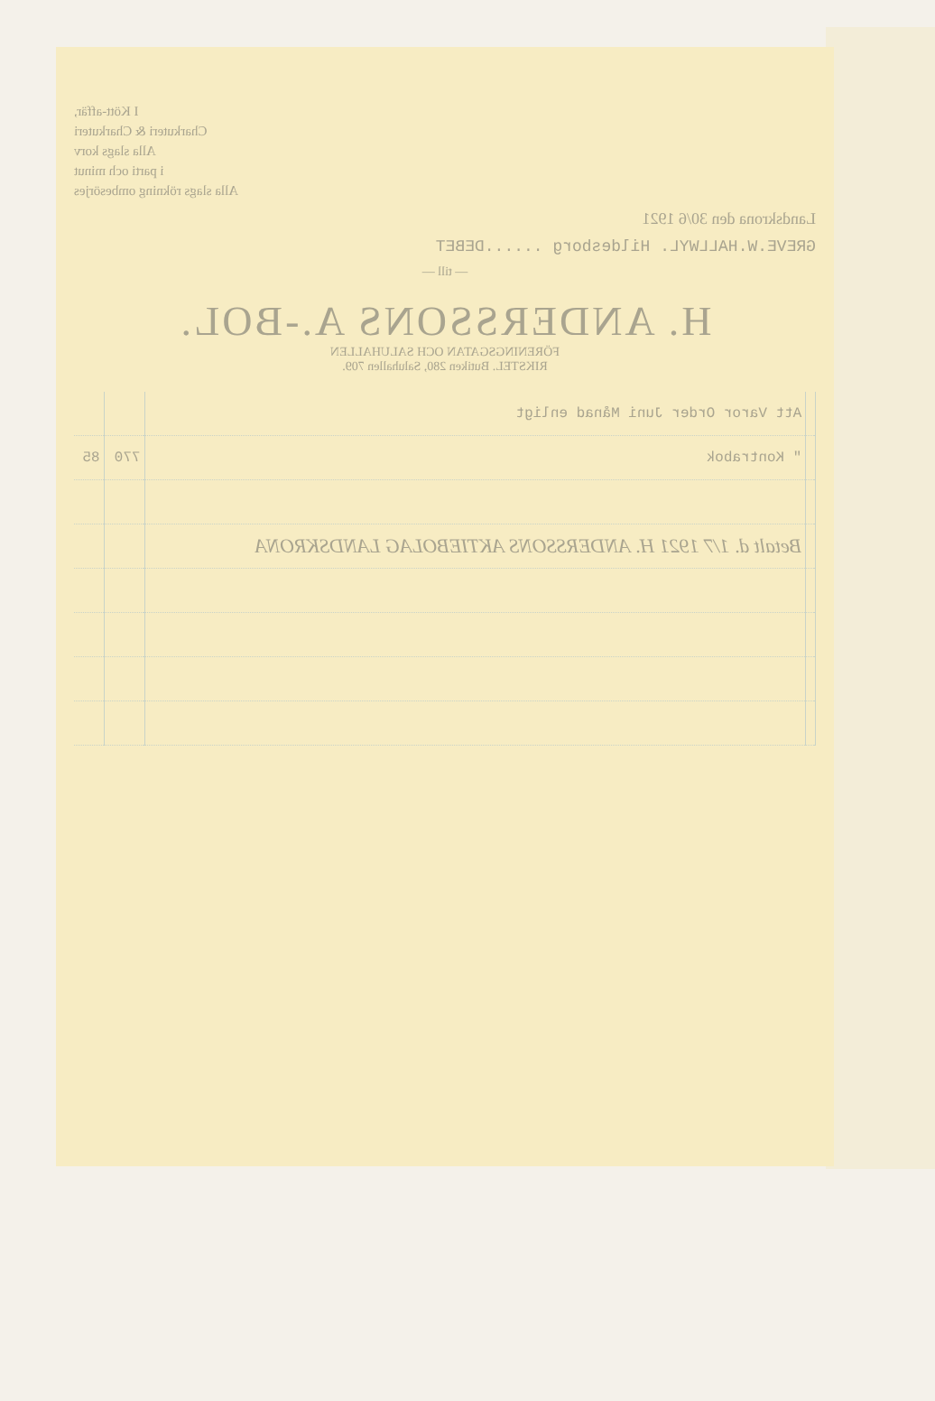I Kött-affär,
Charkuteri & Charkuteri
Alla slags korv
i parti och minut
Alla slags rökning ombesörjes
Landskrona den 30/6 1921
GREVE.W.HALLWYL. Hildesborg ......DEBET
— till —
H. ANDERSSONS A.-BOL.
FÖRENINGSGATAN OCH SALUHALLEN
RIKSTEL. Butiken 280, Saluhallen 709.
| | Att Varor Order Juni Månad enligt | | |
| | " Kontrabok | 770 | 85 |
| | Betalt d. 1/7 1921 H. ANDERSSONS AKTIEBOLAG LANDSKRONA | | |